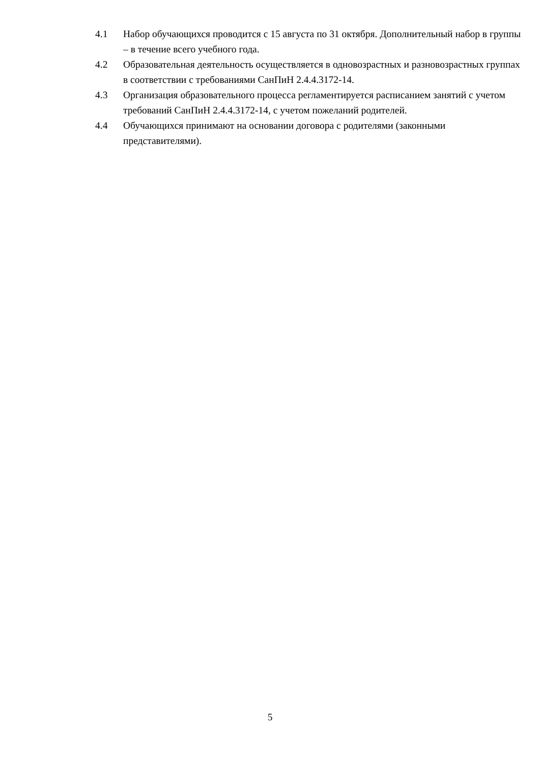4.1 Набор обучающихся проводится с 15 августа по 31 октября. Дополнительный набор в группы – в течение всего учебного года.
4.2 Образовательная деятельность осуществляется в одновозрастных и разновозрастных группах в соответствии с требованиями СанПиН 2.4.4.3172-14.
4.3 Организация образовательного процесса регламентируется расписанием занятий с учетом требований СанПиН 2.4.4.3172-14, с учетом пожеланий родителей.
4.4 Обучающихся принимают на основании договора с родителями (законными представителями).
5